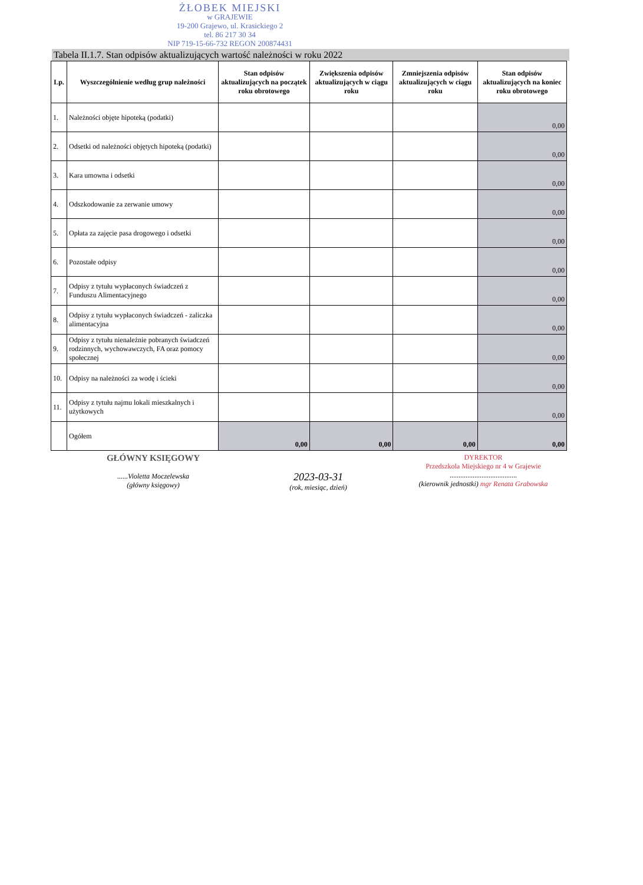ŻŁOBEK MIEJSKI
w GRAJEWIE
19-200 Grajewo, ul. Krasickiego 2
tel. 86 217 30 34
NIP 719-15-66-732 REGON 200874431
Tabela II.1.7. Stan odpisów aktualizujących wartość należności w roku 2022
| Lp. | Wyszczególnienie według grup należności | Stan odpisów aktualizujących na początek roku obrotowego | Zwiększenia odpisów aktualizujących w ciągu roku | Zmniejszenia odpisów aktualizujących w ciągu roku | Stan odpisów aktualizujących na koniec roku obrotowego |
| --- | --- | --- | --- | --- | --- |
| 1. | Należności objęte hipoteką (podatki) | | | | 0,00 |
| 2. | Odsetki od należności objętych hipoteką (podatki) | | | | 0,00 |
| 3. | Kara umowna i odsetki | | | | 0,00 |
| 4. | Odszkodowanie za zerwanie umowy | | | | 0,00 |
| 5. | Opłata za zajęcie pasa drogowego i odsetki | | | | 0,00 |
| 6. | Pozostałe odpisy | | | | 0,00 |
| 7. | Odpisy z tytułu wypłaconych świadczeń z Funduszu Alimentacyjnego | | | | 0,00 |
| 8. | Odpisy z tytułu wypłaconych świadczeń - zaliczka alimentacyjna | | | | 0,00 |
| 9. | Odpisy z tytułu nienależnie pobranych świadczeń rodzinnych, wychowawczych, FA oraz pomocy społecznej | | | | 0,00 |
| 10. | Odpisy na należności za wodę i ścieki | | | | 0,00 |
| 11. | Odpisy z tytułu najmu lokali mieszkalnych i użytkowych | | | | 0,00 |
| | Ogółem | 0,00 | 0,00 | 0,00 | 0,00 |
GŁÓWNY KSIĘGOWY
......Violetta Moczelewska
(główny księgowy)
2023-03-31
(rok, miesiąc, dzień)
DYREKTOR
Przedszkola Miejskiego nr 4 w Grajewie
......................................
(kierownik jednostki) mgr Renata Grabowska